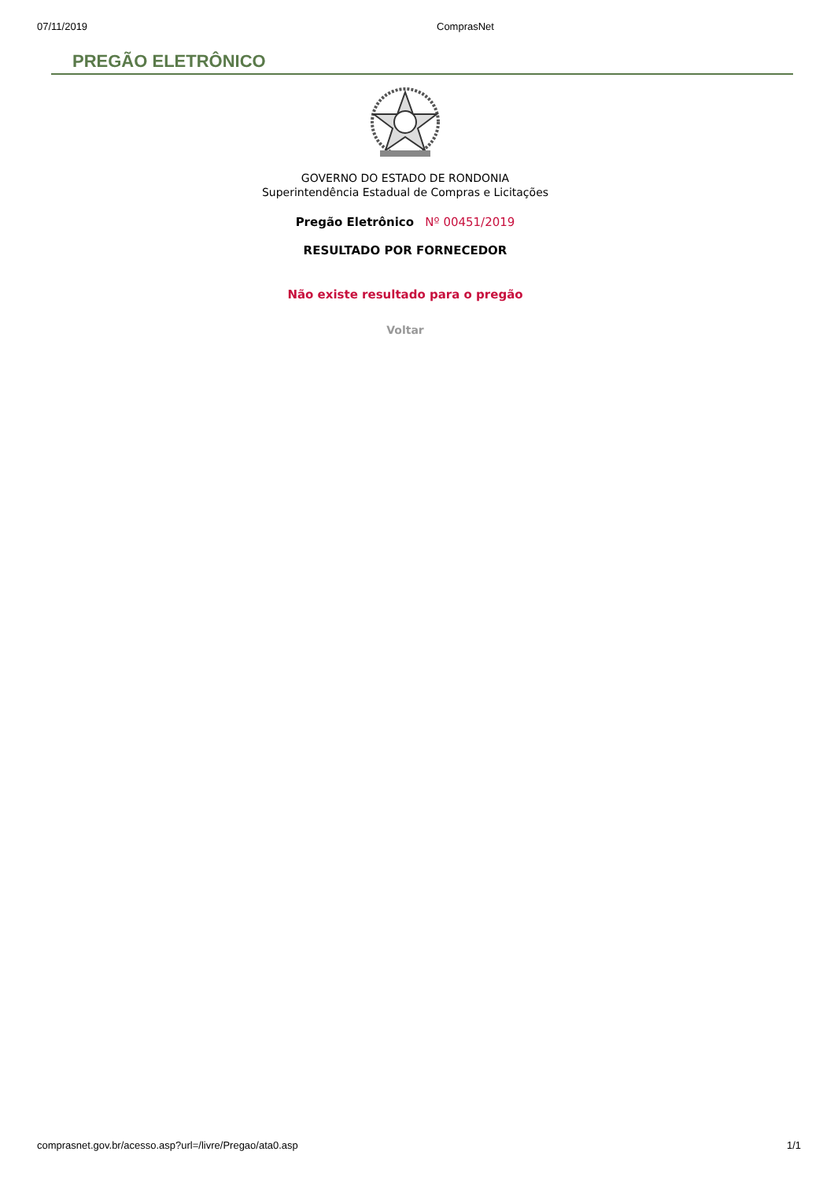07/11/2019 ComprasNet
PREGÃO ELETRÔNICO
GOVERNO DO ESTADO DE RONDONIA
Superintendência Estadual de Compras e Licitações
Pregão Eletrônico Nº 00451/2019
RESULTADO POR FORNECEDOR
Não existe resultado para o pregão
Voltar
comprasnet.gov.br/acesso.asp?url=/livre/Pregao/ata0.asp 1/1